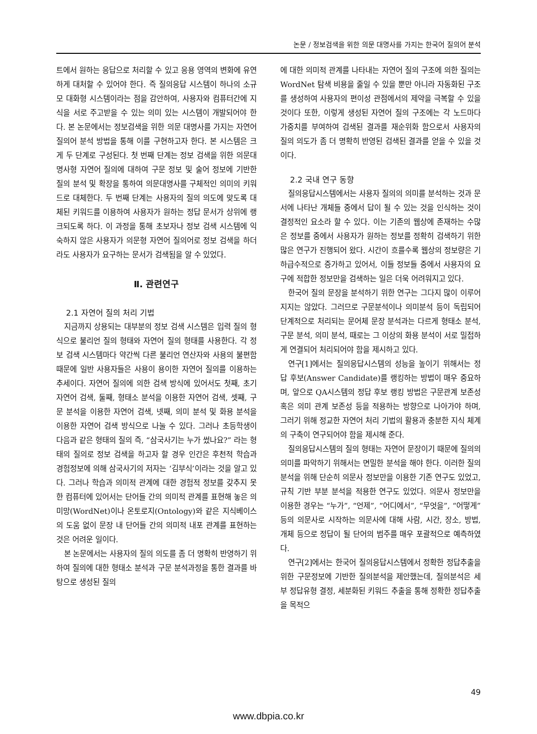논문 / 정보검색을 위한 의문 대명사를 가지는 한국어 질의어 분석
트에서 원하는 응답으로 처리할 수 있고 응용 영역의 변화에 유연하게 대처할 수 있어야 한다. 즉 질의응답 시스템이 하나의 소규모 대화형 시스템이라는 점을 감안하여, 사용자와 컴퓨터간에 지식을 서로 주고받을 수 있는 의미 있는 시스템이 개발되어야 한다. 본 논문에서는 정보검색을 위한 의문 대명사를 가지는 자연어 질의어 분석 방법을 통해 이를 구현하고자 한다. 본 시스템은 크게 두 단계로 구성된다. 첫 번째 단계는 정보 검색을 위한 의문대명사형 자연어 질의에 대하여 구문 정보 및 술어 정보에 기반한 질의 분석 및 확장을 통하여 의문대명사를 구체적인 의미의 키워드로 대체한다. 두 번째 단계는 사용자의 질의 의도에 맞도록 대체된 키워드를 이용하여 사용자가 원하는 정답 문서가 상위에 랭크되도록 하다. 이 과정을 통해 초보자나 정보 검색 시스템에 익숙하지 않은 사용자가 의문형 자연어 질의어로 정보 검색을 하더라도 사용자가 요구하는 문서가 검색됨을 알 수 있었다.
Ⅱ. 관련연구
2.1 자연어 질의 처리 기법
지금까지 상용되는 대부분의 정보 검색 시스템은 입력 질의 형식으로 불리언 질의 형태와 자연어 질의 형태를 사용한다. 각 정보 검색 시스템마다 약간씩 다른 불리언 연산자와 사용의 불편함 때문에 일반 사용자들은 사용이 용이한 자연어 질의를 이용하는 추세이다. 자연어 질의에 의한 검색 방식에 있어서도 첫째, 초기 자연어 검색, 둘째, 형태소 분석을 이용한 자연어 검색, 셋째, 구문 분석을 이용한 자연어 검색, 넷째, 의미 분석 및 화용 분석을 이용한 자연어 검색 방식으로 나눌 수 있다. 그러나 초등학생이 다음과 같은 형태의 질의 즉, “삼국사기는 누가 썼나요?” 라는 형태의 질의로 정보 검색을 하고자 할 경우 인간은 후천적 학습과 경험정보에 의해 삼국사기의 저자는 ‘김부식’이라는 것을 알고 있다. 그러나 학습과 의미적 관계에 대한 경험적 정보를 갖추지 못한 컴퓨터에 있어서는 단어들 간의 의미적 관계를 표현해 놓은 의미망(WordNet)이나 온토로지(Ontology)와 같은 지식베이스의 도움 없이 문장 내 단어들 간의 의미적 내포 관계를 표현하는 것은 어려운 일이다.
본 논문에서는 사용자의 질의 의도를 좀 더 명확히 반영하기 위하여 질의에 대한 형태소 분석과 구문 분석과정을 통한 결과를 바탕으로 생성된 질의
에 대한 의미적 관계를 나타내는 자연어 질의 구조에 의한 질의는 WordNet 탐색 비용을 줄일 수 있을 뿐만 아니라 자동화된 구조를 생성하여 사용자의 편이성 관점에서의 제약을 극복할 수 있을 것이다 또한, 이렇게 생성된 자연어 질의 구조에는 각 노드마다 가중치를 부여하여 검색된 결과를 재순위화 함으로서 사용자의 질의 의도가 좀 더 명확히 반영된 검색된 결과를 얻을 수 있을 것이다.
2.2 국내 연구 동향
질의응답시스템에서는 사용자 질의의 의미를 분석하는 것과 문서에 나타난 개체들 중에서 답이 될 수 있는 것을 인식하는 것이 결정적인 요소라 할 수 있다. 이는 기존의 웹상에 존재하는 수많은 정보를 중에서 사용자가 원하는 정보를 정확히 검색하기 위한 많은 연구가 진행되어 왔다. 시간이 흐를수록 웹상의 정보량은 기하급수적으로 증가하고 있어서, 이들 정보들 중에서 사용자의 요구에 적합한 정보만을 검색하는 일은 더욱 어려워지고 있다.
한국어 질의 문장을 분석하기 위한 연구는 그다지 많이 이루어지지는 않았다. 그러므로 구문분석이나 의미분석 등이 독립되어 단계적으로 처리되는 문어체 문장 분석과는 다르게 형태소 분석, 구문 분석, 의미 분석, 때로는 그 이상의 화용 분석이 서로 밀접하게 연결되어 처리되어야 함을 제시하고 있다.
연구[1]에서는 질의응답시스템의 성능을 높이기 위해서는 정답 후보(Answer Candidate)를 랭킹하는 방법이 매우 중요하며, 앞으로 QA시스템의 정답 후보 랭킹 방법은 구문관계 보존성 혹은 의미 관계 보존성 등을 적용하는 방향으로 나아가야 하며, 그러기 위해 정교한 자연어 처리 기법의 활용과 충분한 지식 체계의 구축이 연구되어야 함을 제시해 준다.
질의응답시스템의 질의 형태는 자연어 문장이기 때문에 질의의 의미를 파악하기 위해서는 면밀한 분석을 해야 한다. 이러한 질의 분석을 위해 단순히 의문사 정보만을 이용한 기존 연구도 있었고, 규칙 기반 부분 분석을 적용한 연구도 있었다. 의문사 정보만을 이용한 경우는 “누가”, “언제”, “어디에서”, “무엇을”, “어떻게” 등의 의문사로 시작하는 의문사에 대해 사람, 시간, 장소, 방법, 개체 등으로 정답이 될 단어의 범주를 매우 포괄적으로 예측하였다.
연구[2]에서는 한국어 질의응답시스템에서 정확한 정답추출을 위한 구문정보에 기반한 질의분석을 제안했는데, 질의분석은 세부 정답유형 결정, 세분화된 키워드 추출을 통해 정확한 정답추출을 목적으
49
www.dbpia.co.kr